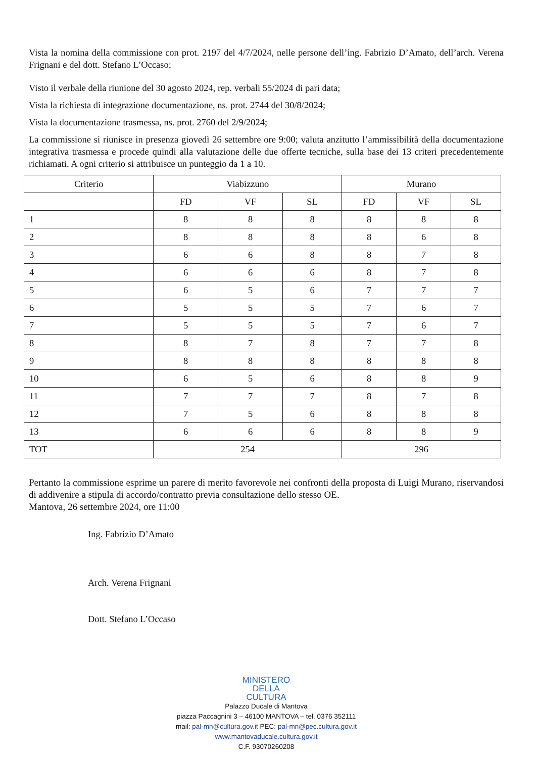Vista la nomina della commissione con prot. 2197 del 4/7/2024, nelle persone dell’ing. Fabrizio D’Amato, dell’arch. Verena Frignani e del dott. Stefano L’Occaso;
Visto il verbale della riunione del 30 agosto 2024, rep. verbali 55/2024 di pari data;
Vista la richiesta di integrazione documentazione, ns. prot. 2744 del 30/8/2024;
Vista la documentazione trasmessa, ns. prot. 2760 del 2/9/2024;
La commissione si riunisce in presenza giovedì 26 settembre ore 9:00; valuta anzitutto l’ammissibilità della documentazione integrativa trasmessa e procede quindi alla valutazione delle due offerte tecniche, sulla base dei 13 criteri precedentemente richiamati. A ogni criterio si attribuisce un punteggio da 1 a 10.
| Criterio | Viabizzuno | | | Murano | | |
| --- | --- | --- | --- | --- | --- | --- |
| | FD | VF | SL | FD | VF | SL |
| 1 | 8 | 8 | 8 | 8 | 8 | 8 |
| 2 | 8 | 8 | 8 | 8 | 6 | 8 |
| 3 | 6 | 6 | 8 | 8 | 7 | 8 |
| 4 | 6 | 6 | 6 | 8 | 7 | 8 |
| 5 | 6 | 5 | 6 | 7 | 7 | 7 |
| 6 | 5 | 5 | 5 | 7 | 6 | 7 |
| 7 | 5 | 5 | 5 | 7 | 6 | 7 |
| 8 | 8 | 7 | 8 | 7 | 7 | 8 |
| 9 | 8 | 8 | 8 | 8 | 8 | 8 |
| 10 | 6 | 5 | 6 | 8 | 8 | 9 |
| 11 | 7 | 7 | 7 | 8 | 7 | 8 |
| 12 | 7 | 5 | 6 | 8 | 8 | 8 |
| 13 | 6 | 6 | 6 | 8 | 8 | 9 |
| TOT | 254 | | | 296 | | |
Pertanto la commissione esprime un parere di merito favorevole nei confronti della proposta di Luigi Murano, riservandosi di addivenire a stipula di accordo/contratto previa consultazione dello stesso OE.
Mantova, 26 settembre 2024, ore 11:00
Ing. Fabrizio D’Amato
Arch. Verena Frignani
Dott. Stefano L’Occaso
MINISTERO
DELLA
CULTURA
Palazzo Ducale di Mantova
piazza Paccagnini 3 – 46100 MANTOVA – tel. 0376 352111
mail: pal-mn@cultura.gov.it PEC: pal-mn@pec.cultura.gov.it
www.mantovaducale.cultura.gov.it
C.F. 93070260208